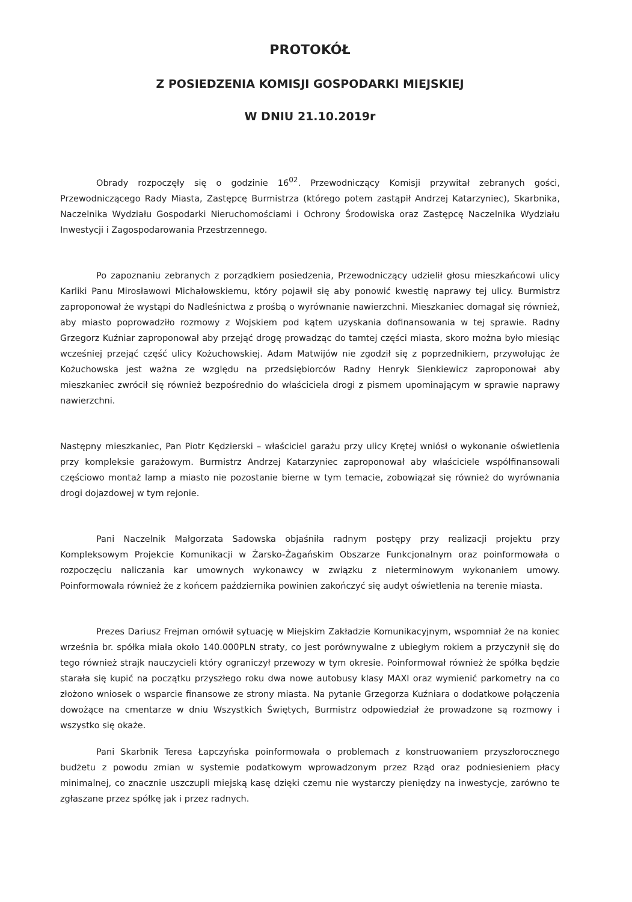PROTOKÓŁ
Z POSIEDZENIA KOMISJI GOSPODARKI MIEJSKIEJ
W DNIU 21.10.2019r
Obrady rozpoczęły się o godzinie 16<sup>02</sup>. Przewodniczący Komisji przywitał zebranych gości, Przewodniczącego Rady Miasta, Zastępcę Burmistrza (którego potem zastąpił Andrzej Katarzyniec), Skarbnika, Naczelnika Wydziału Gospodarki Nieruchomościami i Ochrony Środowiska oraz Zastępcę Naczelnika Wydziału Inwestycji i Zagospodarowania Przestrzennego.
Po zapoznaniu zebranych z porządkiem posiedzenia, Przewodniczący udzielił głosu mieszkańcowi ulicy Karliki Panu Mirosławowi Michałowskiemu, który pojawił się aby ponowić kwestię naprawy tej ulicy. Burmistrz zaproponował że wystąpi do Nadleśnictwa z prośbą o wyrównanie nawierzchni. Mieszkaniec domagał się również, aby miasto poprowadziło rozmowy z Wojskiem pod kątem uzyskania dofinansowania w tej sprawie. Radny Grzegorz Kuźniar zaproponował aby przejąć drogę prowadząc do tamtej części miasta, skoro można było miesiąc wcześniej przejąć część ulicy Kożuchowskiej. Adam Matwijów nie zgodził się z poprzednikiem, przywołując że Kożuchowska jest ważna ze względu na przedsiębiorców Radny Henryk Sienkiewicz zaproponował aby mieszkaniec zwrócił się również bezpośrednio do właściciela drogi z pismem upominającym w sprawie naprawy nawierzchni.
Następny mieszkaniec, Pan Piotr Kędzierski – właściciel garażu przy ulicy Krętej wniósł o wykonanie oświetlenia przy kompleksie garażowym. Burmistrz Andrzej Katarzyniec zaproponował aby właściciele współfinansowali częściowo montaż lamp a miasto nie pozostanie bierne w tym temacie, zobowiązał się również do wyrównania drogi dojazdowej w tym rejonie.
Pani Naczelnik Małgorzata Sadowska objaśniła radnym postępy przy realizacji projektu przy Kompleksowym Projekcie Komunikacji w Żarsko-Żagańskim Obszarze Funkcjonalnym oraz poinformowała o rozpoczęciu naliczania kar umownych wykonawcy w związku z nieterminowym wykonaniem umowy. Poinformowała również że z końcem października powinien zakończyć się audyt oświetlenia na terenie miasta.
Prezes Dariusz Frejman omówił sytuację w Miejskim Zakładzie Komunikacyjnym, wspomniał że na koniec września br. spółka miała około 140.000PLN straty, co jest porównywalne z ubiegłym rokiem a przyczynił się do tego również strajk nauczycieli który ograniczył przewozy w tym okresie. Poinformował również że spółka będzie starała się kupić na początku przyszłego roku dwa nowe autobusy klasy MAXI oraz wymienić parkometry na co złożono wniosek o wsparcie finansowe ze strony miasta. Na pytanie Grzegorza Kuźniara o dodatkowe połączenia dowożące na cmentarze w dniu Wszystkich Świętych, Burmistrz odpowiedział że prowadzone są rozmowy i wszystko się okaże.
Pani Skarbnik Teresa Łapczyńska poinformowała o problemach z konstruowaniem przyszłorocznego budżetu z powodu zmian w systemie podatkowym wprowadzonym przez Rząd oraz podniesieniem płacy minimalnej, co znacznie uszczupli miejską kasę dzięki czemu nie wystarczy pieniędzy na inwestycje, zarówno te zgłaszane przez spółkę jak i przez radnych.